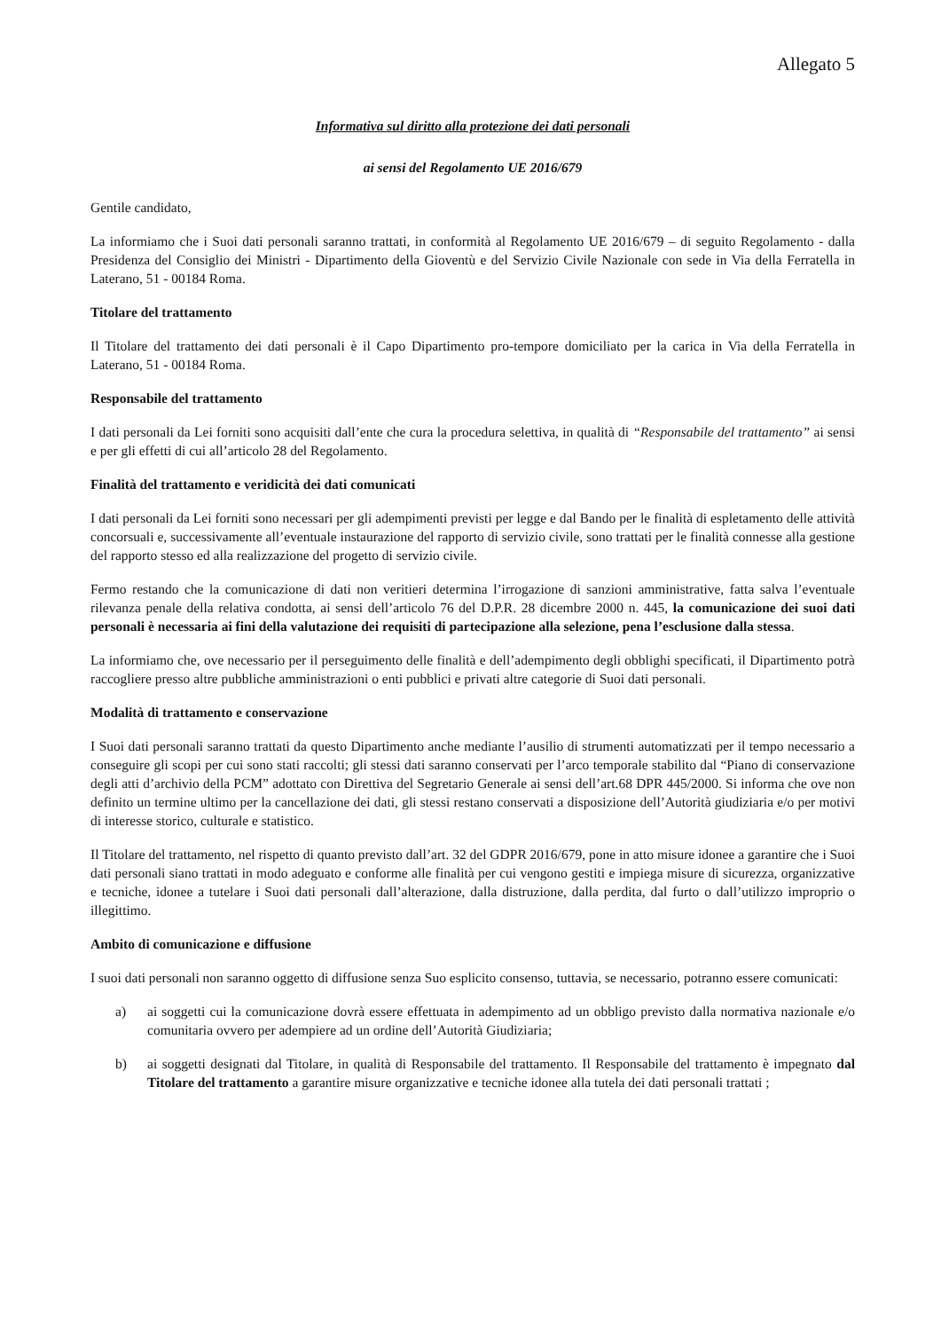Allegato 5
Informativa sul diritto alla protezione dei dati personali
ai sensi del Regolamento UE 2016/679
Gentile candidato,
La informiamo che i Suoi dati personali saranno trattati, in conformità al Regolamento UE 2016/679 – di seguito Regolamento - dalla Presidenza del Consiglio dei Ministri - Dipartimento della Gioventù e del Servizio Civile Nazionale con sede in Via della Ferratella in Laterano, 51 - 00184 Roma.
Titolare del trattamento
Il Titolare del trattamento dei dati personali è il Capo Dipartimento pro-tempore domiciliato per la carica in Via della Ferratella in Laterano, 51 - 00184 Roma.
Responsabile del trattamento
I dati personali da Lei forniti sono acquisiti dall’ente che cura la procedura selettiva, in qualità di “Responsabile del trattamento” ai sensi e per gli effetti di cui all’articolo 28 del Regolamento.
Finalità del trattamento e veridicità dei dati comunicati
I dati personali da Lei forniti sono necessari per gli adempimenti previsti per legge e dal Bando per le finalità di espletamento delle attività concorsuali e, successivamente all’eventuale instaurazione del rapporto di servizio civile, sono trattati per le finalità connesse alla gestione del rapporto stesso ed alla realizzazione del progetto di servizio civile.
Fermo restando che la comunicazione di dati non veritieri determina l’irrogazione di sanzioni amministrative, fatta salva l’eventuale rilevanza penale della relativa condotta, ai sensi dell’articolo 76 del D.P.R. 28 dicembre 2000 n. 445, la comunicazione dei suoi dati personali è necessaria ai fini della valutazione dei requisiti di partecipazione alla selezione, pena l’esclusione dalla stessa.
La informiamo che, ove necessario per il perseguimento delle finalità e dell’adempimento degli obblighi specificati, il Dipartimento potrà raccogliere presso altre pubbliche amministrazioni o enti pubblici e privati altre categorie di Suoi dati personali.
Modalità di trattamento e conservazione
I Suoi dati personali saranno trattati da questo Dipartimento anche mediante l’ausilio di strumenti automatizzati per il tempo necessario a conseguire gli scopi per cui sono stati raccolti; gli stessi dati saranno conservati per l’arco temporale stabilito dal “Piano di conservazione degli atti d’archivio della PCM” adottato con Direttiva del Segretario Generale ai sensi dell’art.68 DPR 445/2000. Si informa che ove non definito un termine ultimo per la cancellazione dei dati, gli stessi restano conservati a disposizione dell’Autorità giudiziaria e/o per motivi di interesse storico, culturale e statistico.
Il Titolare del trattamento, nel rispetto di quanto previsto dall’art. 32 del GDPR 2016/679, pone in atto misure idonee a garantire che i Suoi dati personali siano trattati in modo adeguato e conforme alle finalità per cui vengono gestiti e impiega misure di sicurezza, organizzative e tecniche, idonee a tutelare i Suoi dati personali dall’alterazione, dalla distruzione, dalla perdita, dal furto o dall’utilizzo improprio o illegittimo.
Ambito di comunicazione e diffusione
I suoi dati personali non saranno oggetto di diffusione senza Suo esplicito consenso, tuttavia, se necessario, potranno essere comunicati:
a) ai soggetti cui la comunicazione dovrà essere effettuata in adempimento ad un obbligo previsto dalla normativa nazionale e/o comunitaria ovvero per adempiere ad un ordine dell’Autorità Giudiziaria;
b) ai soggetti designati dal Titolare, in qualità di Responsabile del trattamento. Il Responsabile del trattamento è impegnato dal Titolare del trattamento a garantire misure organizzative e tecniche idonee alla tutela dei dati personali trattati ;